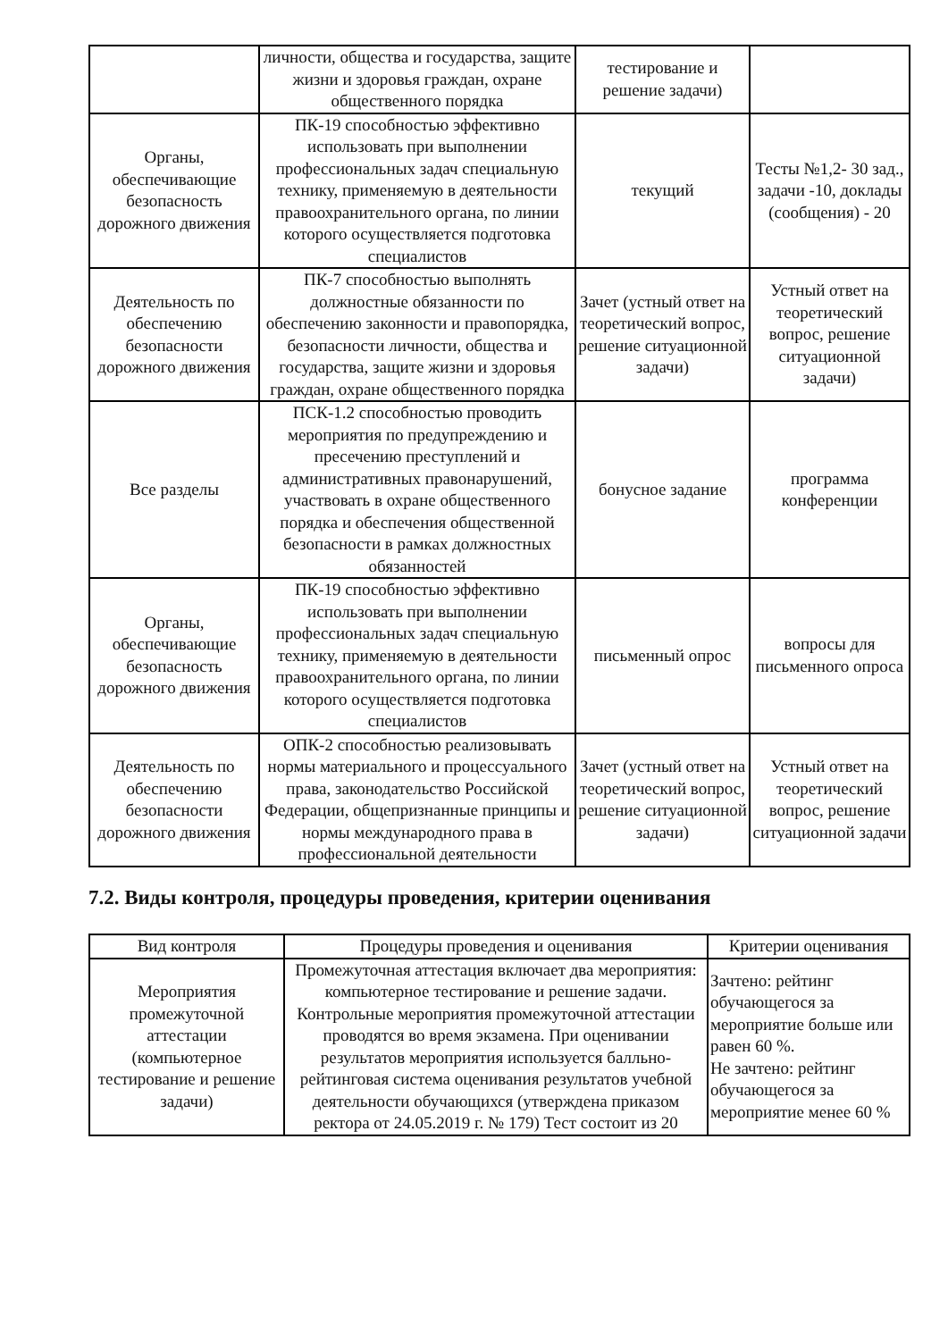| | личности, общества и государства, защите жизни и здоровья граждан, охране общественного порядка | тестирование и решение задачи) | |
| Органы, обеспечивающие безопасность дорожного движения | ПК-19 способностью эффективно использовать при выполнении профессиональных задач специальную технику, применяемую в деятельности правоохранительного органа, по линии которого осуществляется подготовка специалистов | текущий | Тесты №1,2- 30 зад., задачи -10, доклады (сообщения) - 20 |
| Деятельность по обеспечению безопасности дорожного движения | ПК-7 способностью выполнять должностные обязанности по обеспечению законности и правопорядка, безопасности личности, общества и государства, защите жизни и здоровья граждан, охране общественного порядка | Зачет (устный ответ на теоретический вопрос, решение ситуационной задачи) | Устный ответ на теоретический вопрос, решение ситуационной задачи) |
| Все разделы | ПСК-1.2 способностью проводить мероприятия по предупреждению и пресечению преступлений и административных правонарушений, участвовать в охране общественного порядка и обеспечения общественной безопасности в рамках должностных обязанностей | бонусное задание | программа конференции |
| Органы, обеспечивающие безопасность дорожного движения | ПК-19 способностью эффективно использовать при выполнении профессиональных задач специальную технику, применяемую в деятельности правоохранительного органа, по линии которого осуществляется подготовка специалистов | письменный опрос | вопросы для письменного опроса |
| Деятельность по обеспечению безопасности дорожного движения | ОПК-2 способностью реализовывать нормы материального и процессуального права, законодательство Российской Федерации, общепризнанные принципы и нормы международного права в профессиональной деятельности | Зачет (устный ответ на теоретический вопрос, решение ситуационной задачи) | Устный ответ на теоретический вопрос, решение ситуационной задачи |
7.2. Виды контроля, процедуры проведения, критерии оценивания
| Вид контроля | Процедуры проведения и оценивания | Критерии оценивания |
| --- | --- | --- |
| Мероприятия промежуточной аттестации (компьютерное тестирование и решение задачи) | Промежуточная аттестация включает два мероприятия: компьютерное тестирование и решение задачи. Контрольные мероприятия промежуточной аттестации проводятся во время экзамена. При оценивании результатов мероприятия используется балльно-рейтинговая система оценивания результатов учебной деятельности обучающихся (утверждена приказом ректора от 24.05.2019 г. № 179) Тест состоит из 20 | Зачтено: рейтинг обучающегося за мероприятие больше или равен 60 %. Не зачтено: рейтинг обучающегося за мероприятие менее 60 % |